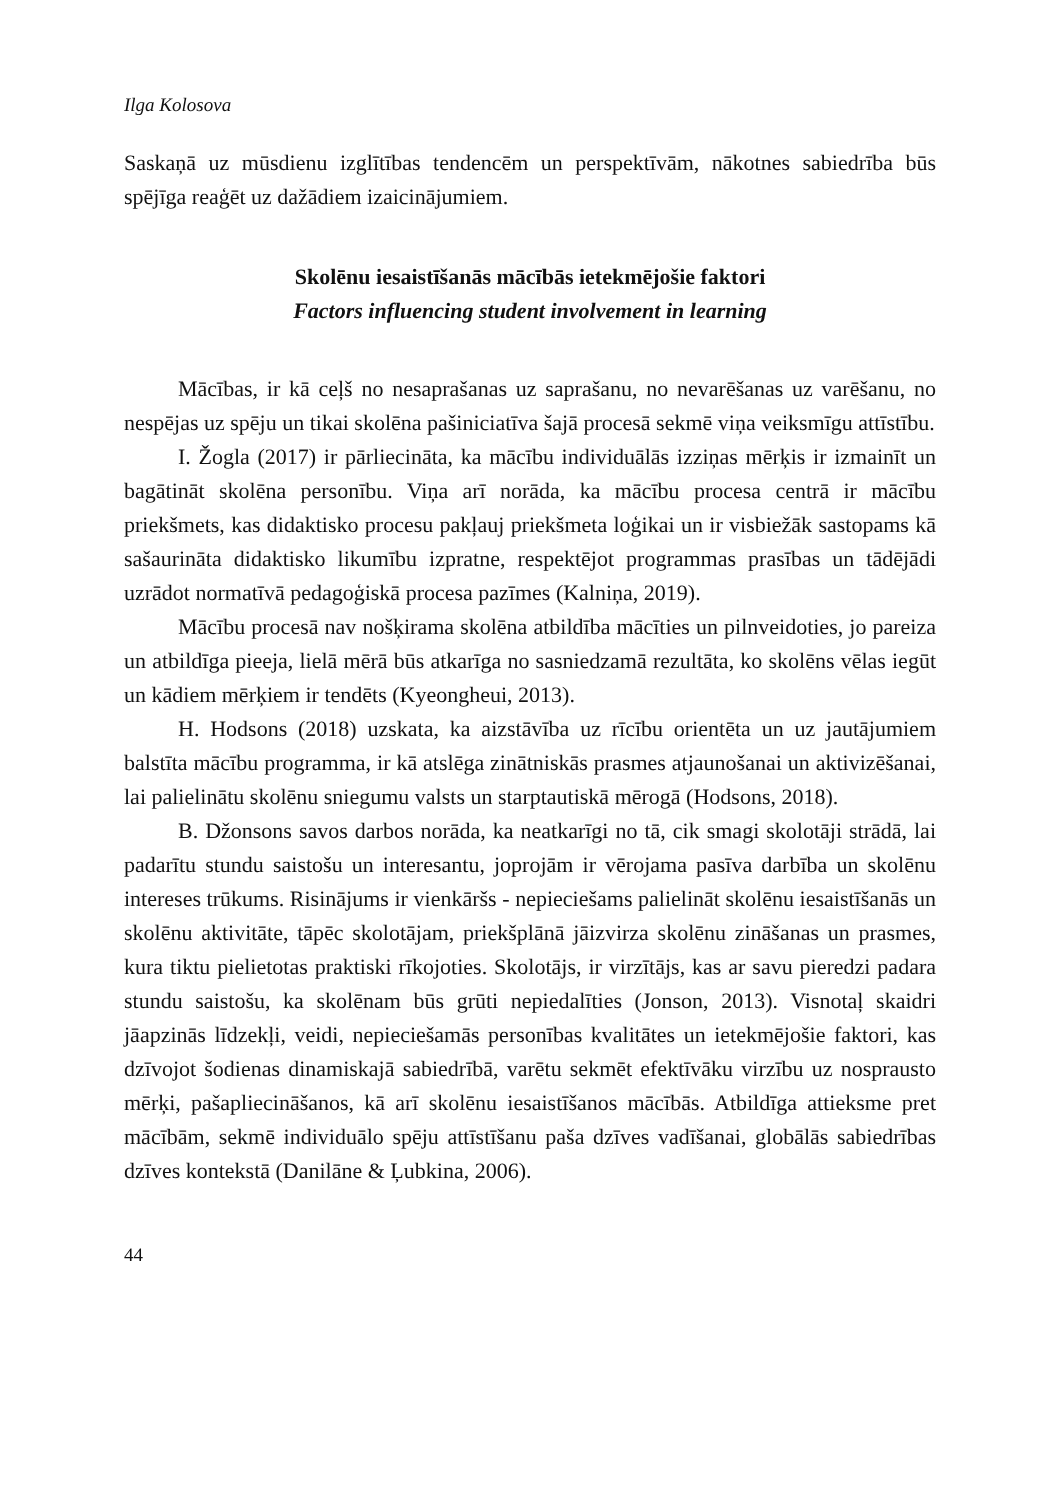Ilga Kolosova
Saskaņā uz mūsdienu izglītības tendencēm un perspektīvām, nākotnes sabiedrība būs spējīga reaģēt uz dažādiem izaicinājumiem.
Skolēnu iesaistīšanās mācībās ietekmējošie faktori
Factors influencing student involvement in learning
Mācības, ir kā ceļš no nesaprašanas uz saprašanu, no nevarēšanas uz varēšanu, no nespējas uz spēju un tikai skolēna pašiniciatīva šajā procesā sekmē viņa veiksmīgu attīstību.
I. Žogla (2017) ir pārliecināta, ka mācību individuālās izziņas mērķis ir izmainīt un bagātināt skolēna personību. Viņa arī norāda, ka mācību procesa centrā ir mācību priekšmets, kas didaktisko procesu pakļauj priekšmeta loģikai un ir visbiežāk sastopams kā sašaurināta didaktisko likumību izpratne, respektējot programmas prasības un tādējādi uzrādot normatīvā pedagoģiskā procesa pazīmes (Kalniņa, 2019).
Mācību procesā nav nošķirama skolēna atbildība mācīties un pilnveidoties, jo pareiza un atbildīga pieeja, lielā mērā būs atkarīga no sasniedzamā rezultāta, ko skolēns vēlas iegūt un kādiem mērķiem ir tendēts (Kyeongheui, 2013).
H. Hodsons (2018) uzskata, ka aizstāvība uz rīcību orientēta un uz jautājumiem balstīta mācību programma, ir kā atslēga zinātniskās prasmes atjaunošanai un aktivizēšanai, lai palielinātu skolēnu sniegumu valsts un starptautiskā mērogā (Hodsons, 2018).
B. Džonsons savos darbos norāda, ka neatkarīgi no tā, cik smagi skolotāji strādā, lai padarītu stundu saistošu un interesantu, joprojām ir vērojama pasīva darbība un skolēnu intereses trūkums. Risinājums ir vienkāršs - nepieciešams palielināt skolēnu iesaistīšanās un skolēnu aktivitāte, tāpēc skolotājam, priekšplānā jāizvirza skolēnu zināšanas un prasmes, kura tiktu pielietotas praktiski rīkojoties. Skolotājs, ir virzītājs, kas ar savu pieredzi padara stundu saistošu, ka skolēnam būs grūti nepiedalīties (Jonson, 2013). Visnotaļ skaidri jāapzinās līdzekļi, veidi, nepieciešamās personības kvalitātes un ietekmējošie faktori, kas dzīvojot šodienas dinamiskajā sabiedrībā, varētu sekmēt efektīvāku virzību uz nosprausto mērķi, pašapliecināšanos, kā arī skolēnu iesaistīšanos mācībās. Atbildīga attieksme pret mācībām, sekmē individuālo spēju attīstīšanu paša dzīves vadīšanai, globālās sabiedrības dzīves kontekstā (Danilāne & Ļubkina, 2006).
44